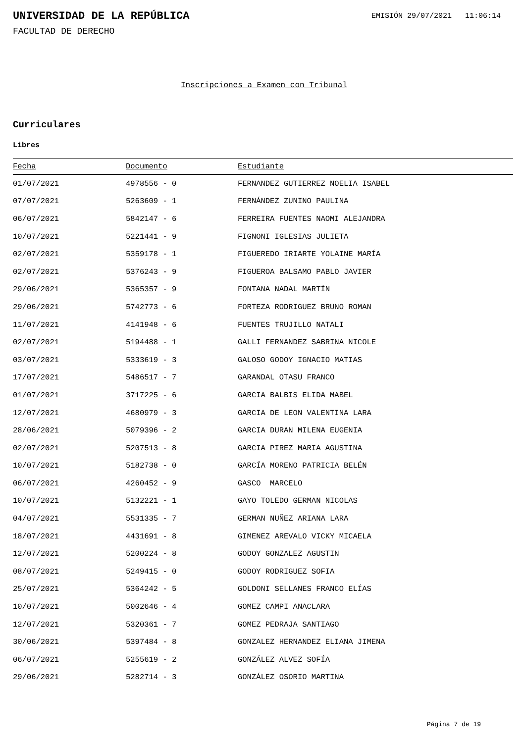UNIVERSIDAD DE LA REPÚBLICA
EMISIÓN 29/07/2021 11:06:14
FACULTAD DE DERECHO
Inscripciones a Examen con Tribunal
Curriculares
Libres
| Fecha | Documento | Estudiante |
| --- | --- | --- |
| 01/07/2021 | 4978556 - 0 | FERNANDEZ GUTIERREZ NOELIA ISABEL |
| 07/07/2021 | 5263609 - 1 | FERNÁNDEZ ZUNINO PAULINA |
| 06/07/2021 | 5842147 - 6 | FERREIRA FUENTES NAOMI ALEJANDRA |
| 10/07/2021 | 5221441 - 9 | FIGNONI IGLESIAS JULIETA |
| 02/07/2021 | 5359178 - 1 | FIGUEREDO IRIARTE YOLAINE MARÍA |
| 02/07/2021 | 5376243 - 9 | FIGUEROA BALSAMO PABLO JAVIER |
| 29/06/2021 | 5365357 - 9 | FONTANA NADAL MARTÍN |
| 29/06/2021 | 5742773 - 6 | FORTEZA RODRIGUEZ BRUNO ROMAN |
| 11/07/2021 | 4141948 - 6 | FUENTES TRUJILLO NATALI |
| 02/07/2021 | 5194488 - 1 | GALLI FERNANDEZ SABRINA NICOLE |
| 03/07/2021 | 5333619 - 3 | GALOSO GODOY IGNACIO MATIAS |
| 17/07/2021 | 5486517 - 7 | GARANDAL OTASU FRANCO |
| 01/07/2021 | 3717225 - 6 | GARCIA BALBIS ELIDA MABEL |
| 12/07/2021 | 4680979 - 3 | GARCIA DE LEON VALENTINA LARA |
| 28/06/2021 | 5079396 - 2 | GARCIA DURAN MILENA EUGENIA |
| 02/07/2021 | 5207513 - 8 | GARCIA PIREZ MARIA AGUSTINA |
| 10/07/2021 | 5182738 - 0 | GARCÍA MORENO PATRICIA BELÉN |
| 06/07/2021 | 4260452 - 9 | GASCO MARCELO |
| 10/07/2021 | 5132221 - 1 | GAYO TOLEDO GERMAN NICOLAS |
| 04/07/2021 | 5531335 - 7 | GERMAN NUÑEZ ARIANA LARA |
| 18/07/2021 | 4431691 - 8 | GIMENEZ AREVALO VICKY MICAELA |
| 12/07/2021 | 5200224 - 8 | GODOY GONZALEZ AGUSTIN |
| 08/07/2021 | 5249415 - 0 | GODOY RODRIGUEZ SOFIA |
| 25/07/2021 | 5364242 - 5 | GOLDONI SELLANES FRANCO ELÍAS |
| 10/07/2021 | 5002646 - 4 | GOMEZ CAMPI ANACLARA |
| 12/07/2021 | 5320361 - 7 | GOMEZ PEDRAJA SANTIAGO |
| 30/06/2021 | 5397484 - 8 | GONZALEZ HERNANDEZ ELIANA JIMENA |
| 06/07/2021 | 5255619 - 2 | GONZÁLEZ ALVEZ SOFÍA |
| 29/06/2021 | 5282714 - 3 | GONZÁLEZ OSORIO MARTINA |
Página 7 de 19